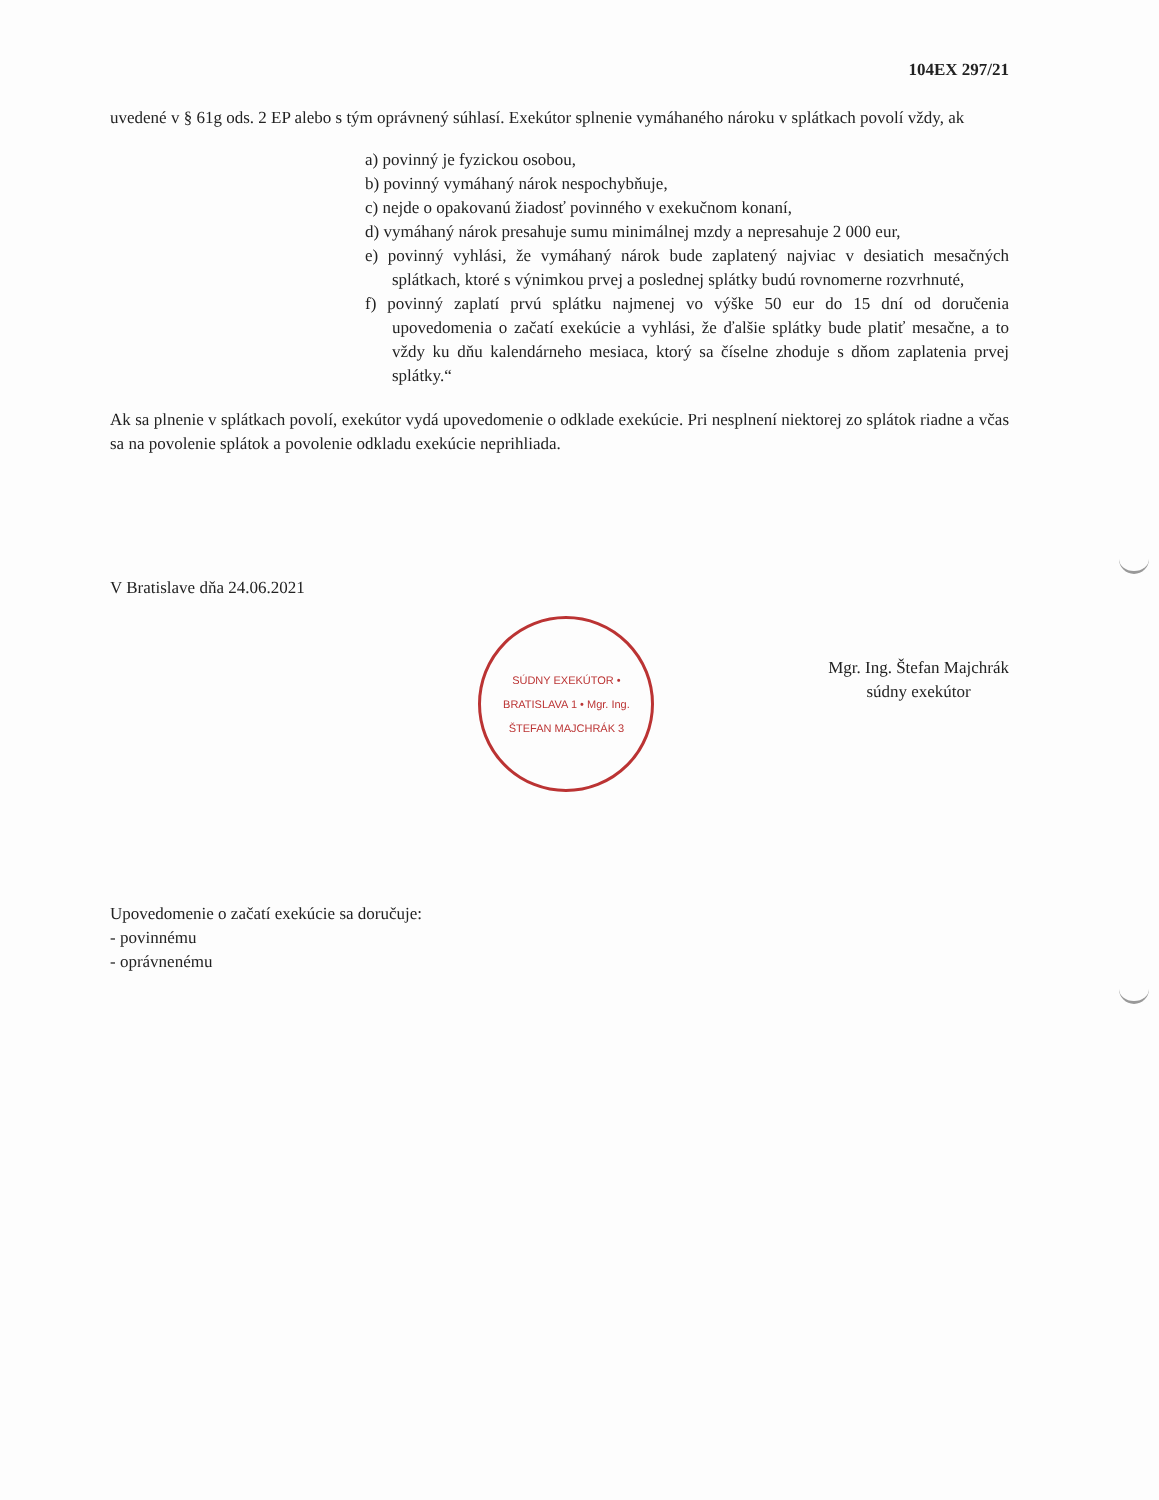104EX 297/21
uvedené v § 61g ods. 2 EP alebo s tým oprávnený súhlasí. Exekútor splnenie vymáhaného nároku v splátkach povolí vždy, ak
a) povinný je fyzickou osobou,
b) povinný vymáhaný nárok nespochybňuje,
c) nejde o opakovanú žiadosť povinného v exekučnom konaní,
d) vymáhaný nárok presahuje sumu minimálnej mzdy a nepresahuje 2 000 eur,
e) povinný vyhlási, že vymáhaný nárok bude zaplatený najviac v desiatich mesačných splátkach, ktoré s výnimkou prvej a poslednej splátky budú rovnomerne rozvrhnuté,
f) povinný zaplatí prvú splátku najmenej vo výške 50 eur do 15 dní od doručenia upovedomenia o začatí exekúcie a vyhlási, že ďalšie splátky bude platiť mesačne, a to vždy ku dňu kalendárneho mesiaca, ktorý sa číselne zhoduje s dňom zaplatenia prvej splátky.“
Ak sa plnenie v splátkach povolí, exekútor vydá upovedomenie o odklade exekúcie. Pri nesplnení niektorej zo splátok riadne a včas sa na povolenie splátok a povolenie odkladu exekúcie neprihliada.
V Bratislave dňa 24.06.2021
SÚDNY EXEKÚTOR • BRATISLAVA 1 • Mgr. Ing. ŠTEFAN MAJCHRÁK 3
Mgr. Ing. Štefan Majchrák
súdny exekútor
Upovedomenie o začatí exekúcie sa doručuje:
- povinnému
- oprávnenému